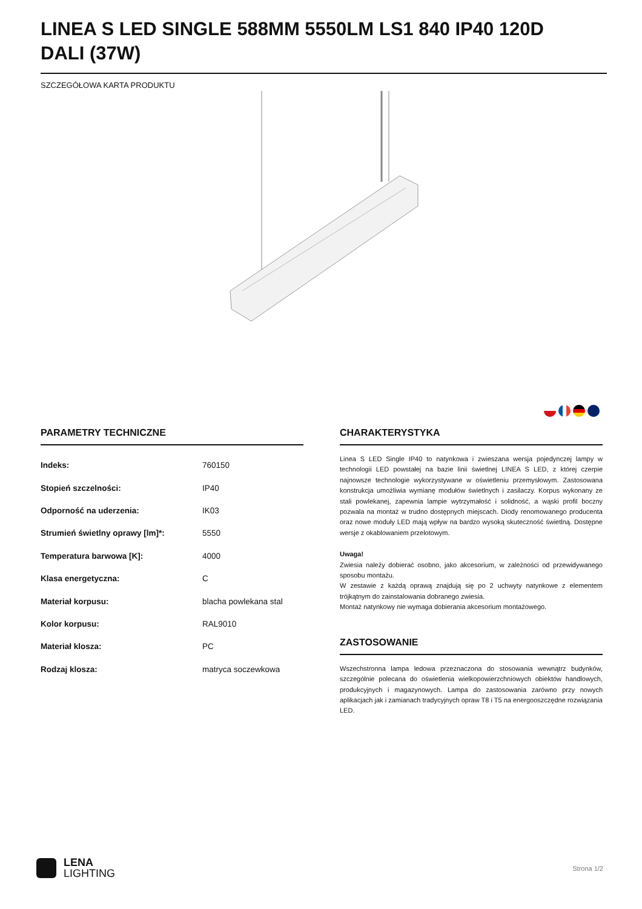LINEA S LED SINGLE 588MM 5550LM LS1 840 IP40 120D DALI (37W)
SZCZEGÓŁOWA KARTA PRODUKTU
PARAMETRY TECHNICZNE
| Indeks: | 760150 |
| Stopień szczelności: | IP40 |
| Odporność na uderzenia: | IK03 |
| Strumień świetlny oprawy [lm]*: | 5550 |
| Temperatura barwowa [K]: | 4000 |
| Klasa energetyczna: | C |
| Materiał korpusu: | blacha powlekana stal |
| Kolor korpusu: | RAL9010 |
| Materiał klosza: | PC |
| Rodzaj klosza: | matryca soczewkowa |
CHARAKTERYSTYKA
Linea S LED Single IP40 to natynkowa i zwieszana wersja pojedynczej lampy w technologii LED powstałej na bazie linii świetlnej LINEA S LED, z której czerpie najnowsze technologie wykorzystywane w oświetleniu przemysłowym. Zastosowana konstrukcja umożliwia wymianę modułów świetlnych i zasilaczy. Korpus wykonany ze stali powlekanej, zapewnia lampie wytrzymałość i solidność, a wąski profil boczny pozwala na montaż w trudno dostępnych miejscach. Diody renomowanego producenta oraz nowe moduły LED mają wpływ na bardzo wysoką skuteczność świetlną. Dostępne wersje z okablowaniem przelotowym.
Uwaga!
Zwiesia należy dobierać osobno, jako akcesorium, w zależności od przewidywanego sposobu montażu.
W zestawie z każdą oprawą znajdują się po 2 uchwyty natynkowe z elementem trójkątnym do zainstalowania dobranego zwiesia.
Montaż natynkowy nie wymaga dobierania akcesorium montażowego.
ZASTOSOWANIE
Wszechstronna lampa ledowa przeznaczona do stosowania wewnątrz budynków, szczególnie polecana do oświetlenia wielkopowierzchniowych obiektów handlowych, produkcyjnych i magazynowych. Lampa do zastosowania zarówno przy nowych aplikacjach jak i zamianach tradycyjnych opraw T8 i T5 na energooszczędne rozwiązania LED.
LENA
LIGHTING
Strona 1/2